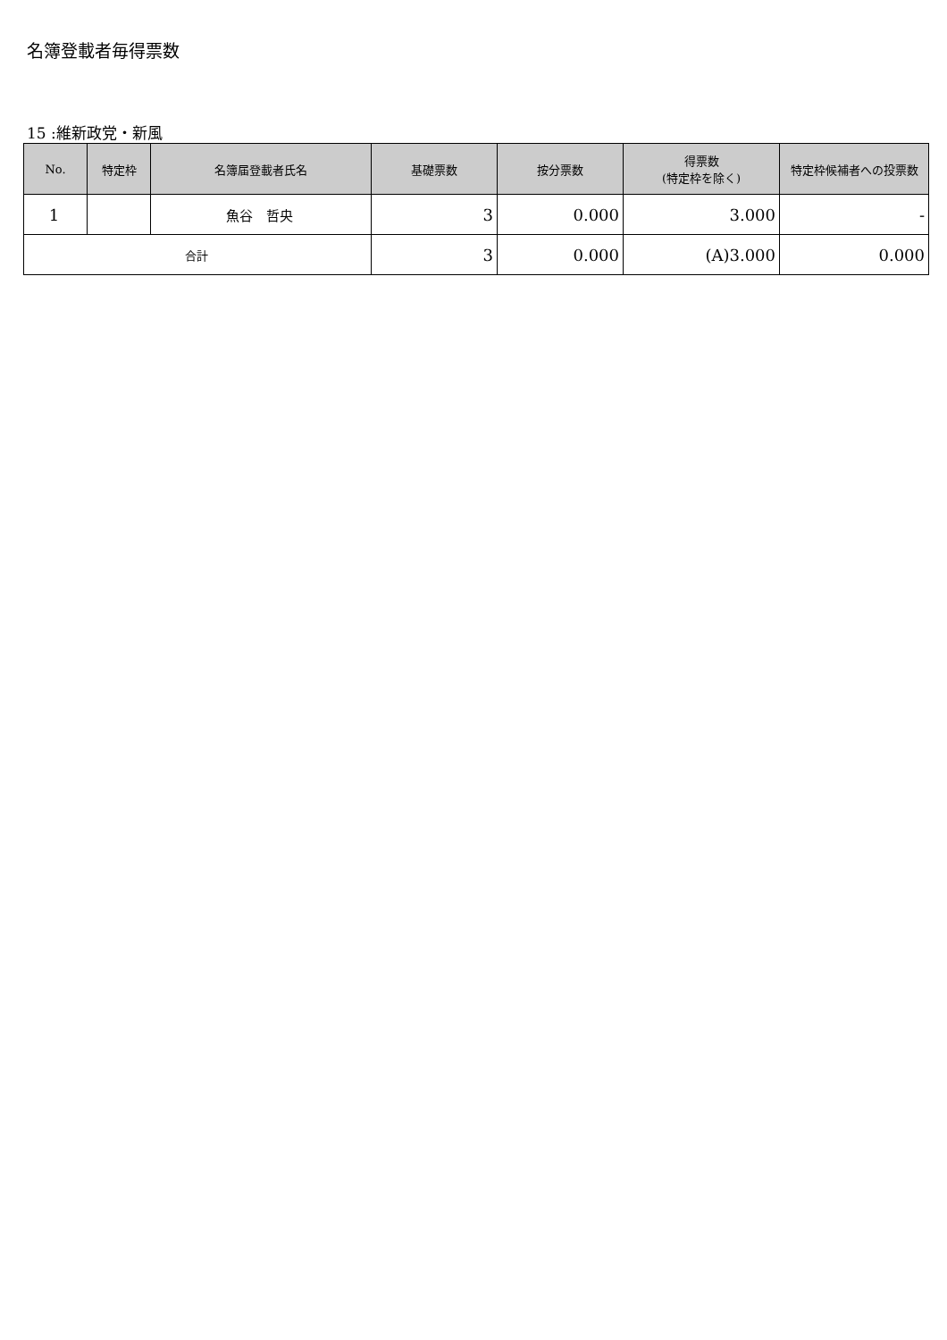名簿登載者毎得票数
15 :維新政党・新風
| No. | 特定枠 | 名簿届登載者氏名 | 基礎票数 | 按分票数 | 得票数 (特定枠を除く) | 特定枠候補者への投票数 |
| --- | --- | --- | --- | --- | --- | --- |
| 1 | | 魚谷 哲央 | 3 | 0.000 | 3.000 | - |
| 合計 | | | 3 | 0.000 | (A)3.000 | 0.000 |